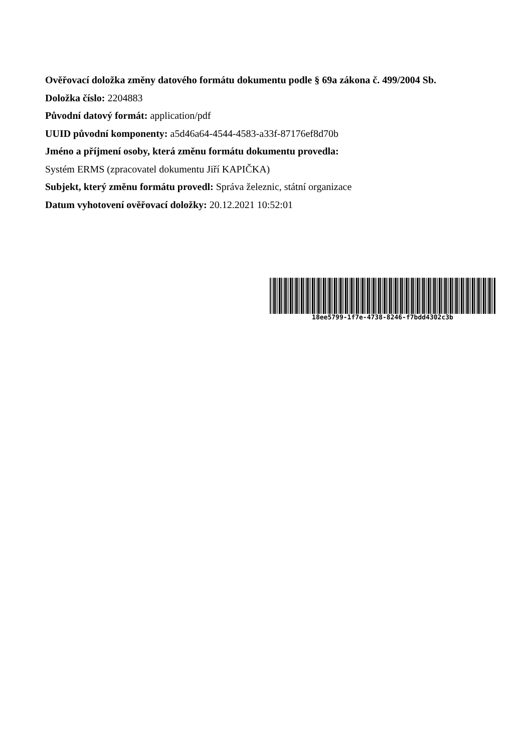Ověřovací doložka změny datového formátu dokumentu podle § 69a zákona č. 499/2004 Sb.
Doložka číslo: 2204883
Původní datový formát: application/pdf
UUID původní komponenty: a5d46a64-4544-4583-a33f-87176ef8d70b
Jméno a příjmení osoby, která změnu formátu dokumentu provedla:
Systém ERMS (zpracovatel dokumentu Jiří KAPIČKA)
Subjekt, který změnu formátu provedl: Správa železnic, státní organizace
Datum vyhotovení ověřovací doložky: 20.12.2021 10:52:01
18ee5799-1f7e-4738-8246-f7bdd4302c3b